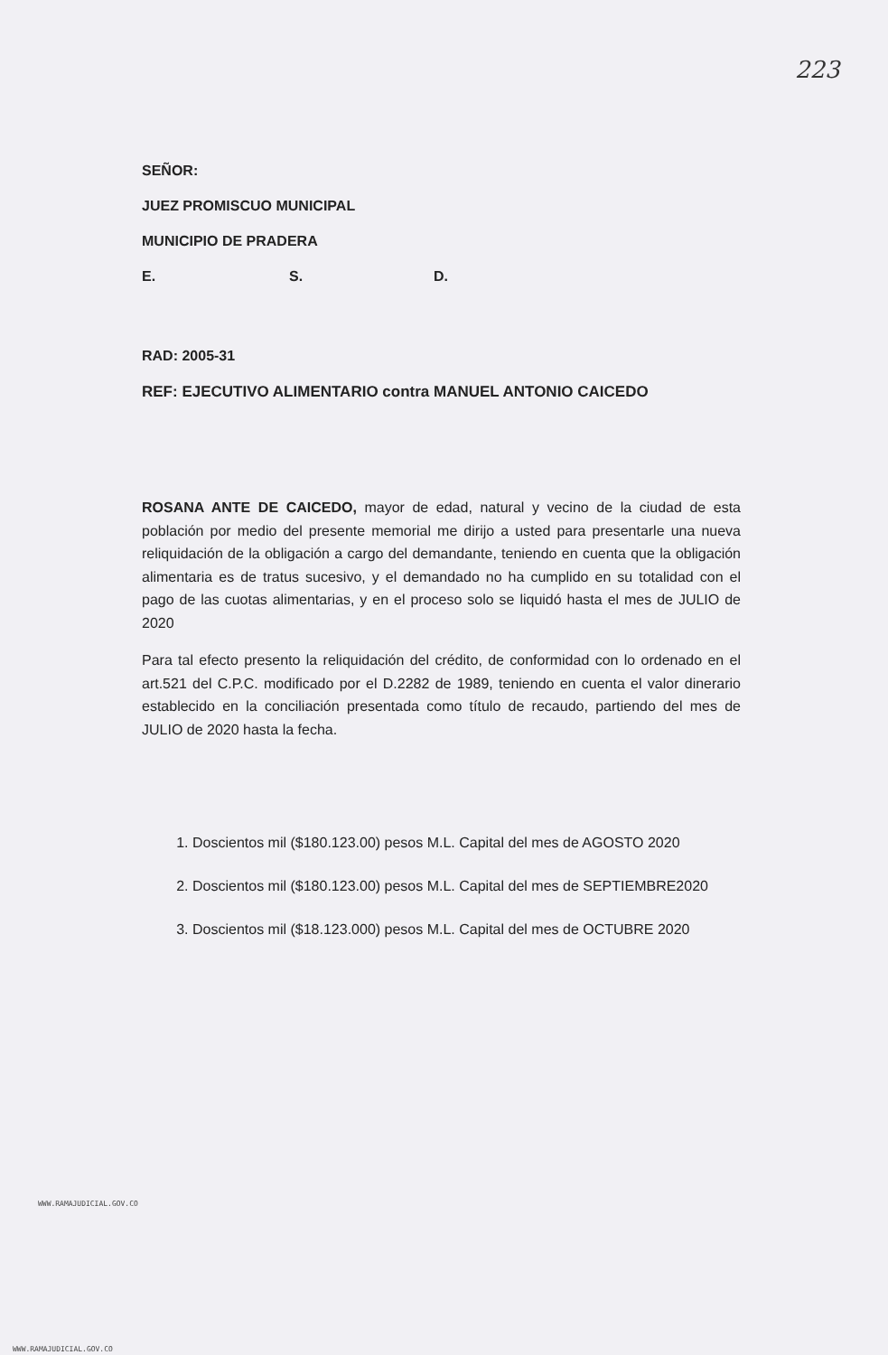223
SEÑOR:
JUEZ PROMISCUO MUNICIPAL
MUNICIPIO DE PRADERA
E. S. D.
RAD: 2005-31
REF: EJECUTIVO ALIMENTARIO contra MANUEL ANTONIO CAICEDO
ROSANA ANTE DE CAICEDO, mayor de edad, natural y vecino de la ciudad de esta población por medio del presente memorial me dirijo a usted para presentarle una nueva reliquidación de la obligación a cargo del demandante, teniendo en cuenta que la obligación alimentaria es de tratus sucesivo, y el demandado no ha cumplido en su totalidad con el pago de las cuotas alimentarias, y en el proceso solo se liquidó hasta el mes de JULIO de 2020
Para tal efecto presento la reliquidación del crédito, de conformidad con lo ordenado en el art.521 del C.P.C. modificado por el D.2282 de 1989, teniendo en cuenta el valor dinerario establecido en la conciliación presentada como título de recaudo, partiendo del mes de JULIO de 2020 hasta la fecha.
1. Doscientos mil ($180.123.00) pesos M.L. Capital del mes de AGOSTO 2020
2. Doscientos mil ($180.123.00) pesos M.L. Capital del mes de SEPTIEMBRE2020
3. Doscientos mil ($18.123.000) pesos M.L. Capital del mes de OCTUBRE 2020
WWW.RAMAJUDICIAL.GOV.CO
WWW.RAMAJUDICIAL.GOV.CO